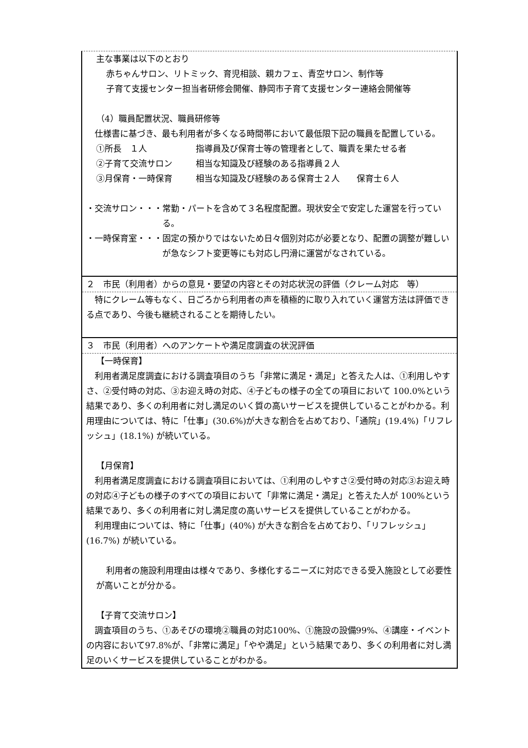主な事業は以下のとおり
赤ちゃんサロン、リトミック、育児相談、親カフェ、青空サロン、制作等
子育て支援センター担当者研修会開催、静岡市子育て支援センター連絡会開催等
（4）職員配置状況、職員研修等
　仕様書に基づき、最も利用者が多くなる時間帯において最低限下記の職員を配置している。
①所長　１人 指導員及び保育士等の管理者として、職責を果たせる者
②子育て交流サロン 相当な知識及び経験のある指導員２人
③月保育・一時保育 相当な知識及び経験のある保育士２人　　保育士６人
・交流サロン・・・常勤・パートを含めて３名程度配置。現状安全で安定した運営を行っている。
・一時保育室・・・固定の預かりではないため日々個別対応が必要となり、配置の調整が難しいが急なシフト変更等にも対応し円滑に運営がなされている。
２　市民（利用者）からの意見・要望の内容とその対応状況の評価（クレーム対応　等）
　特にクレーム等もなく、日ごろから利用者の声を積極的に取り入れていく運営方法は評価できる点であり、今後も継続されることを期待したい。
３　市民（利用者）へのアンケートや満足度調査の状況評価
【一時保育】
　利用者満足度調査における調査項目のうち「非常に満足・満足」と答えた人は、①利用しやすさ、②受付時の対応、③お迎え時の対応、④子どもの様子の全ての項目において 100.0%という結果であり、多くの利用者に対し満足のいく質の高いサービスを提供していることがわかる。利用理由については、特に「仕事」(30.6%)が大きな割合を占めており、「通院」(19.4%)「リフレッシュ」(18.1%) が続いている。
【月保育】
　利用者満足度調査における調査項目においては、①利用のしやすさ②受付時の対応③お迎え時の対応④子どもの様子のすべての項目において「非常に満足・満足」と答えた人が 100%という結果であり、多くの利用者に対し満足度の高いサービスを提供していることがわかる。
　利用理由については、特に「仕事」(40%) が大きな割合を占めており、「リフレッシュ」(16.7%) が続いている。
利用者の施設利用理由は様々であり、多様化するニーズに対応できる受入施設として必要性が高いことが分かる。
【子育て交流サロン】
　調査項目のうち、①あそびの環境②職員の対応100%、①施設の設備99%、④講座・イベントの内容において97.8%が、「非常に満足」「やや満足」という結果であり、多くの利用者に対し満足のいくサービスを提供していることがわかる。